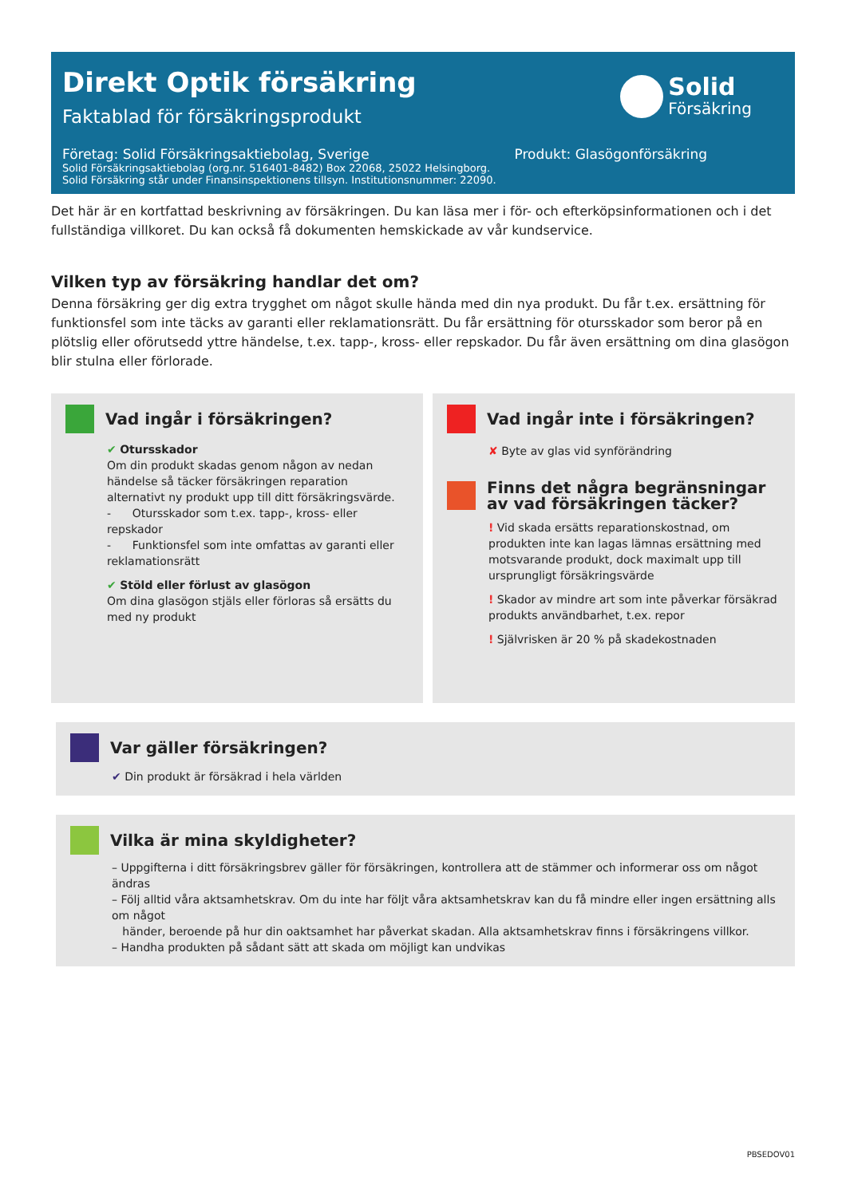Direkt Optik försäkring
Faktablad för försäkringsprodukt
Solid
Försäkring
Företag: Solid Försäkringsaktiebolag, Sverige
Produkt: Glasögonförsäkring
Solid Försäkringsaktiebolag (org.nr. 516401-8482) Box 22068, 25022 Helsingborg.
Solid Försäkring står under Finansinspektionens tillsyn. Institutionsnummer: 22090.
Det här är en kortfattad beskrivning av försäkringen. Du kan läsa mer i för- och efterköpsinformationen och i det fullständiga villkoret. Du kan också få dokumenten hemskickade av vår kundservice.
Vilken typ av försäkring handlar det om?
Denna försäkring ger dig extra trygghet om något skulle hända med din nya produkt. Du får t.ex. ersättning för funktionsfel som inte täcks av garanti eller reklamationsrätt. Du får ersättning för otursskador som beror på en plötslig eller oförutsedd yttre händelse, t.ex. tapp-, kross- eller repskador. Du får även ersättning om dina glasögon blir stulna eller förlorade.
Vad ingår i försäkringen?
✔ Otursskador
Om din produkt skadas genom någon av nedan händelse så täcker försäkringen reparation alternativt ny produkt upp till ditt försäkringsvärde.
- Otursskador som t.ex. tapp-, kross- eller repskador
- Funktionsfel som inte omfattas av garanti eller reklamationsrätt
✔ Stöld eller förlust av glasögon
Om dina glasögon stjäls eller förloras så ersätts du med ny produkt
Vad ingår inte i försäkringen?
✘ Byte av glas vid synförändring
Finns det några begränsningar
av vad försäkringen täcker?
! Vid skada ersätts reparationskostnad, om produkten inte kan lagas lämnas ersättning med motsvarande produkt, dock maximalt upp till ursprungligt försäkringsvärde
! Skador av mindre art som inte påverkar försäkrad produkts användbarhet, t.ex. repor
! Självrisken är 20 % på skadekostnaden
Var gäller försäkringen?
✔ Din produkt är försäkrad i hela världen
Vilka är mina skyldigheter?
– Uppgifterna i ditt försäkringsbrev gäller för försäkringen, kontrollera att de stämmer och informerar oss om något ändras
– Följ alltid våra aktsamhetskrav. Om du inte har följt våra aktsamhetskrav kan du få mindre eller ingen ersättning alls om något
händer, beroende på hur din oaktsamhet har påverkat skadan. Alla aktsamhetskrav finns i försäkringens villkor.
– Handha produkten på sådant sätt att skada om möjligt kan undvikas
PBSEDOV01